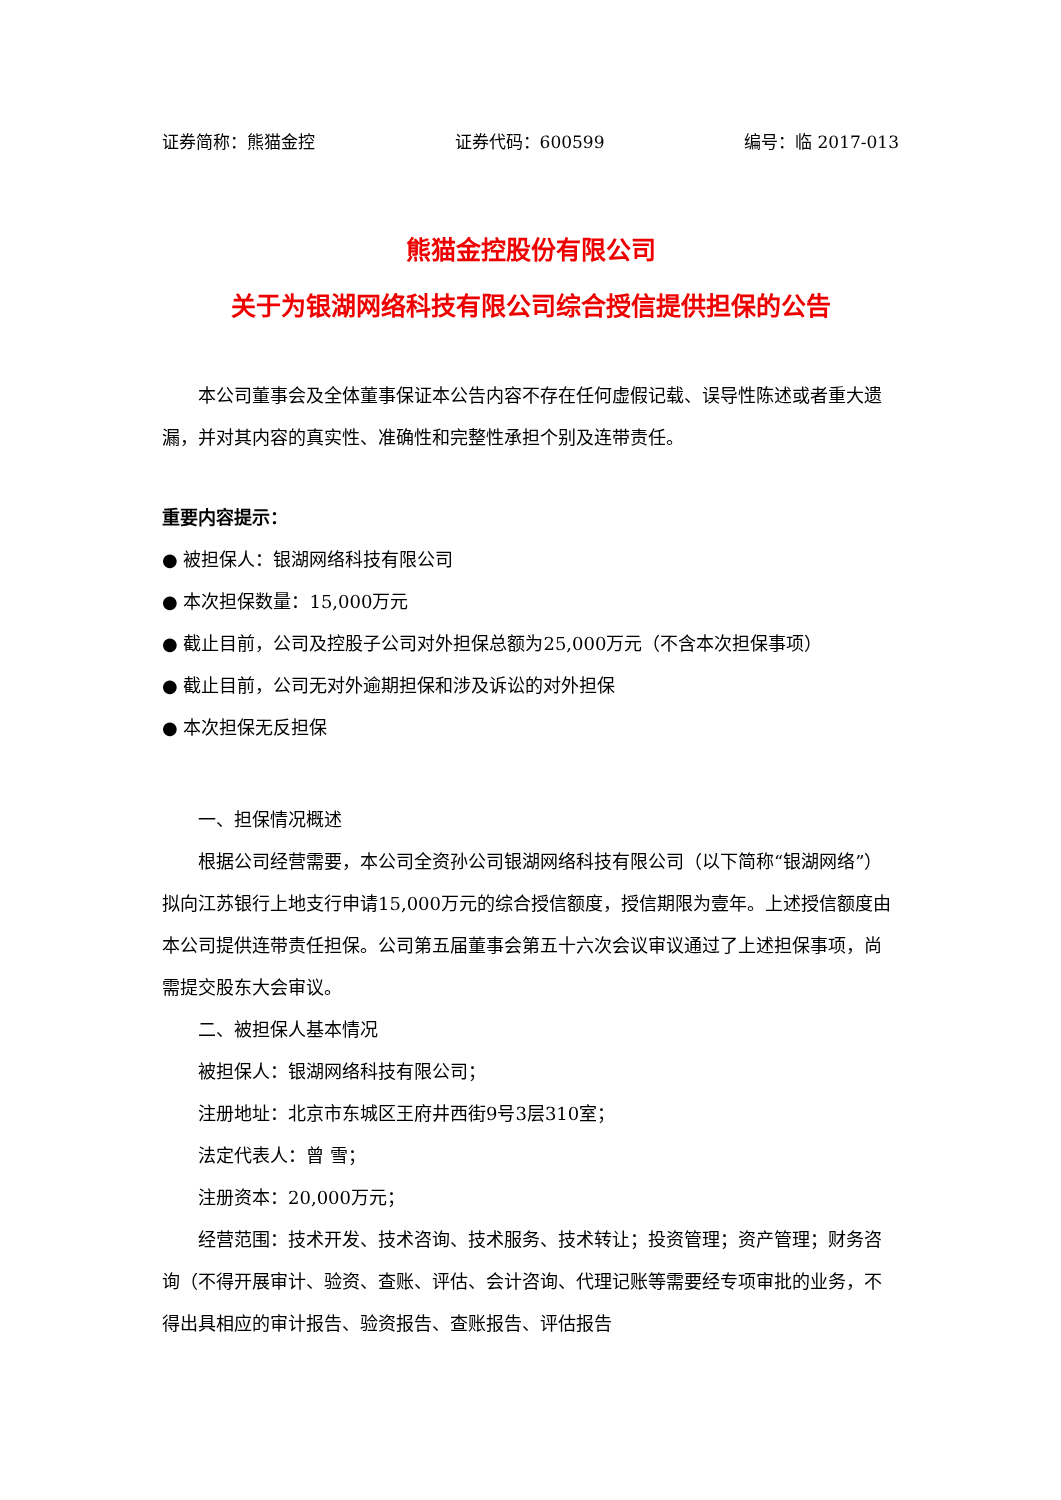证券简称：熊猫金控 证券代码：600599 编号：临 2017-013
熊猫金控股份有限公司
关于为银湖网络科技有限公司综合授信提供担保的公告
本公司董事会及全体董事保证本公告内容不存在任何虚假记载、误导性陈述或者重大遗漏，并对其内容的真实性、准确性和完整性承担个别及连带责任。
重要内容提示：
● 被担保人：银湖网络科技有限公司
● 本次担保数量：15,000万元
● 截止目前，公司及控股子公司对外担保总额为25,000万元（不含本次担保事项）
● 截止目前，公司无对外逾期担保和涉及诉讼的对外担保
● 本次担保无反担保
一、担保情况概述
根据公司经营需要，本公司全资孙公司银湖网络科技有限公司（以下简称“银湖网络”）拟向江苏银行上地支行申请15,000万元的综合授信额度，授信期限为壹年。上述授信额度由本公司提供连带责任担保。公司第五届董事会第五十六次会议审议通过了上述担保事项，尚需提交股东大会审议。
二、被担保人基本情况
被担保人：银湖网络科技有限公司；
注册地址：北京市东城区王府井西街9号3层310室；
法定代表人：曾 雪；
注册资本：20,000万元；
经营范围：技术开发、技术咨询、技术服务、技术转让；投资管理；资产管理；财务咨询（不得开展审计、验资、查账、评估、会计咨询、代理记账等需要经专项审批的业务，不得出具相应的审计报告、验资报告、查账报告、评估报告